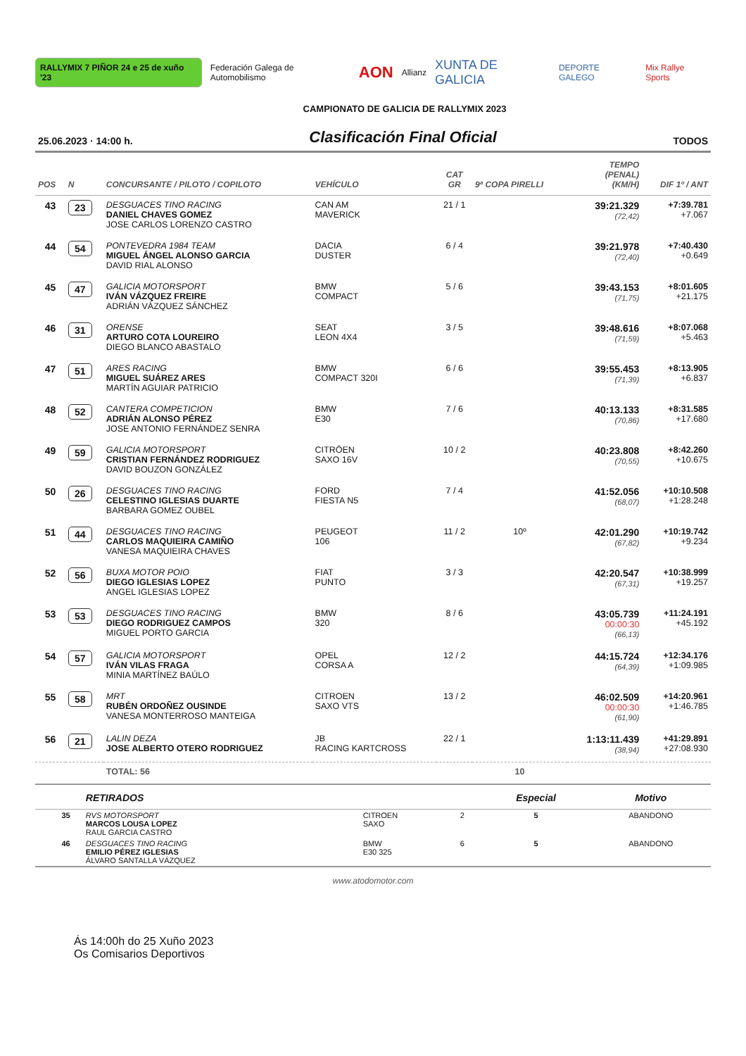RALLYMIX 7 PIÑOR 24 e 25 de xuño '23 Federación Galega de Automobilismo AON Allianz XUNTA DE GALICIA DEPORTE GALEGO Mix Rallye Sports
CAMPIONATO DE GALICIA DE RALLYMIX 2023
25.06.2023 · 14:00 h. Clasificación Final Oficial TODOS
| POS | N | CONCURSANTE / PILOTO / COPILOTO | VEHÍCULO | CAT GR | 9ª COPA PIRELLI | TEMPO (PENAL) (KM/H) | DIF 1º / ANT |
| --- | --- | --- | --- | --- | --- | --- | --- |
| 43 | 23 | DESGUACES TINO RACING DANIEL CHAVES GOMEZ JOSE CARLOS LORENZO CASTRO | CAN AM MAVERICK | 21 / 1 | | 39:21.329 (72,42) | +7:39.781 +7.067 |
| 44 | 54 | PONTEVEDRA 1984 TEAM MIGUEL ÁNGEL ALONSO GARCIA DAVID RIAL ALONSO | DACIA DUSTER | 6 / 4 | | 39:21.978 (72,40) | +7:40.430 +0.649 |
| 45 | 47 | GALICIA MOTORSPORT IVÁN VÁZQUEZ FREIRE ADRIÁN VÁZQUEZ SÁNCHEZ | BMW COMPACT | 5 / 6 | | 39:43.153 (71,75) | +8:01.605 +21.175 |
| 46 | 31 | ORENSE ARTURO COTA LOUREIRO DIEGO BLANCO ABASTALO | SEAT LEON 4X4 | 3 / 5 | | 39:48.616 (71,59) | +8:07.068 +5.463 |
| 47 | 51 | ARES RACING MIGUEL SUÁREZ ARES MARTÍN AGUIAR PATRICIO | BMW COMPACT 320I | 6 / 6 | | 39:55.453 (71,39) | +8:13.905 +6.837 |
| 48 | 52 | CANTERA COMPETICION ADRIÁN ALONSO PÉREZ JOSE ANTONIO FERNÁNDEZ SENRA | BMW E30 | 7 / 6 | | 40:13.133 (70,86) | +8:31.585 +17.680 |
| 49 | 59 | GALICIA MOTORSPORT CRISTIAN FERNÁNDEZ RODRIGUEZ DAVID BOUZON GONZÁLEZ | CITRÖEN SAXO 16V | 10 / 2 | | 40:23.808 (70,55) | +8:42.260 +10.675 |
| 50 | 26 | DESGUACES TINO RACING CELESTINO IGLESIAS DUARTE BARBARA GOMEZ OUBEL | FORD FIESTA N5 | 7 / 4 | | 41:52.056 (68,07) | +10:10.508 +1:28.248 |
| 51 | 44 | DESGUACES TINO RACING CARLOS MAQUIEIRA CAMIÑO VANESA MAQUIEIRA CHAVES | PEUGEOT 106 | 11 / 2 | 10º | 42:01.290 (67,82) | +10:19.742 +9.234 |
| 52 | 56 | BUXA MOTOR POIO DIEGO IGLESIAS LOPEZ ANGEL IGLESIAS LOPEZ | FIAT PUNTO | 3 / 3 | | 42:20.547 (67,31) | +10:38.999 +19.257 |
| 53 | 53 | DESGUACES TINO RACING DIEGO RODRIGUEZ CAMPOS MIGUEL PORTO GARCIA | BMW 320 | 8 / 6 | | 43:05.739 00:00:30 (66,13) | +11:24.191 +45.192 |
| 54 | 57 | GALICIA MOTORSPORT IVÁN VILAS FRAGA MINIA MARTÍNEZ BAÚLO | OPEL CORSA A | 12 / 2 | | 44:15.724 (64,39) | +12:34.176 +1:09.985 |
| 55 | 58 | MRT RUBÉN ORDOÑEZ OUSINDE VANESA MONTERROSO MANTEIGA | CITROEN SAXO VTS | 13 / 2 | | 46:02.509 00:00:30 (61,90) | +14:20.961 +1:46.785 |
| 56 | 21 | LALIN DEZA JOSE ALBERTO OTERO RODRIGUEZ | JB RACING KARTCROSS | 22 / 1 | | 1:13:11.439 (38,94) | +41:29.891 +27:08.930 |
| | | TOTAL: 56 | | | 10 | | |
| | | RETIRADOS | | | Especial | Motivo |
| --- | --- | --- | --- | --- | --- | --- |
| | 35 | RVS MOTORSPORT MARCOS LOUSA LOPEZ RAUL GARCIA CASTRO | CITROEN SAXO | 2 | 5 | ABANDONO |
| | 46 | DESGUACES TINO RACING EMILIO PÉREZ IGLESIAS ÁLVARO SANTALLA VÁZQUEZ | BMW E30 325 | 6 | 5 | ABANDONO |
www.atodomotor.com
Ás 14:00h do 25 Xuño 2023
Os Comisarios Deportivos